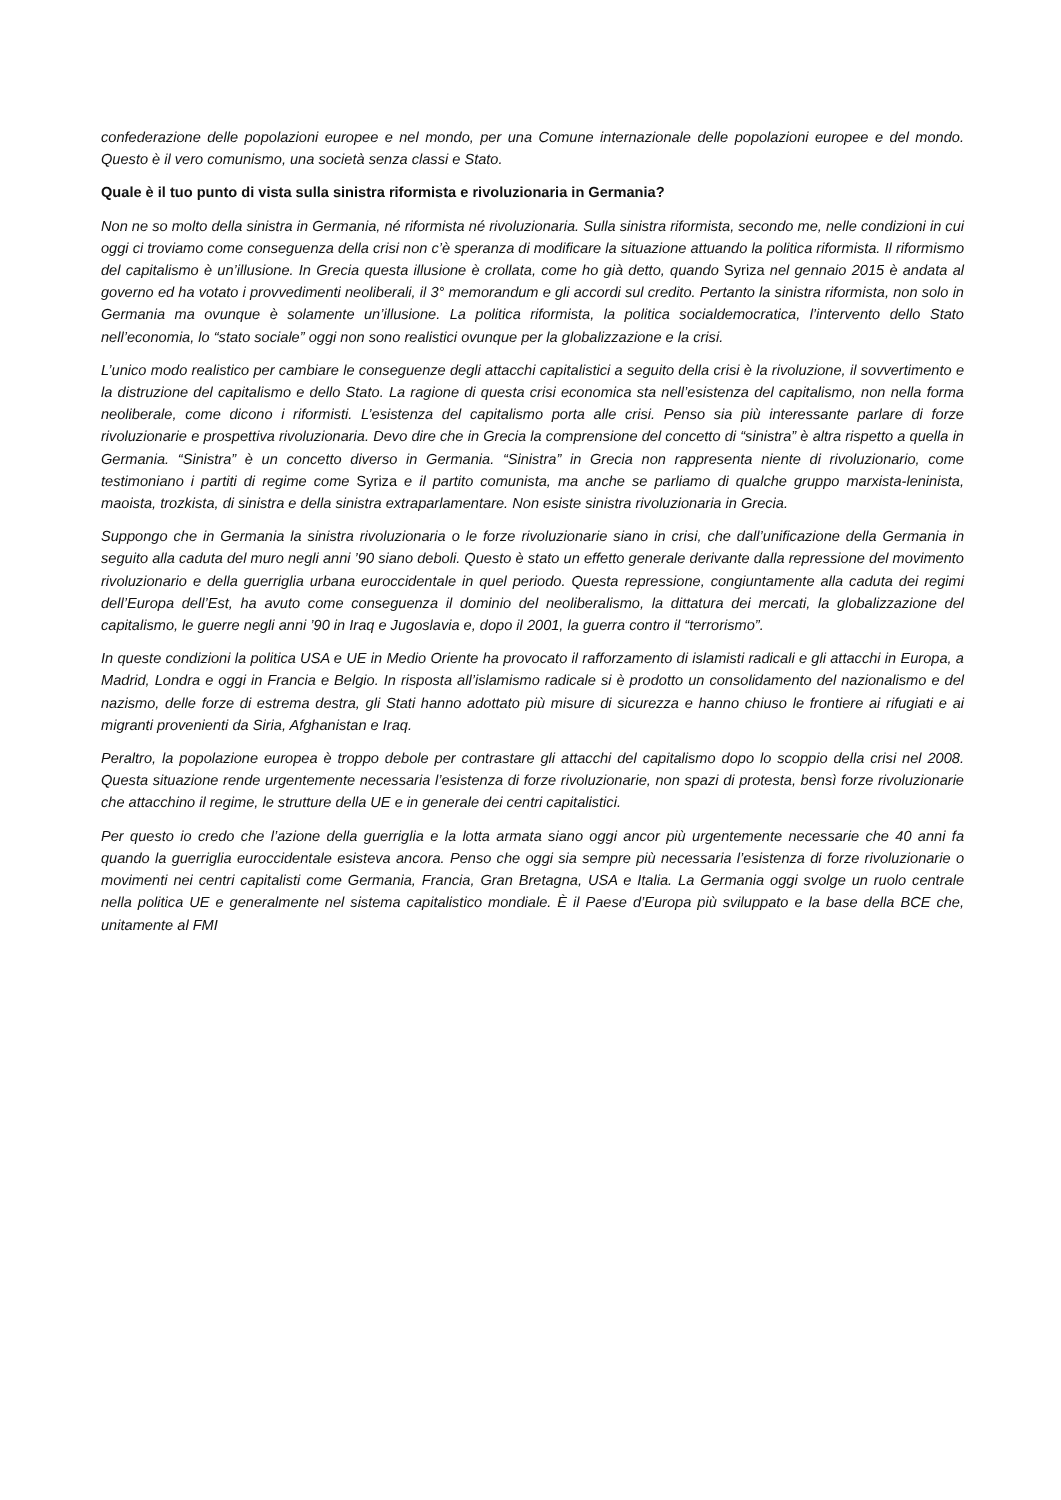confederazione delle popolazioni europee e nel mondo, per una Comune internazionale delle popolazioni europee e del mondo. Questo è il vero comunismo, una società senza classi e Stato.
Quale è il tuo punto di vista sulla sinistra riformista e rivoluzionaria in Germania?
Non ne so molto della sinistra in Germania, né riformista né rivoluzionaria. Sulla sinistra riformista, secondo me, nelle condizioni in cui oggi ci troviamo come conseguenza della crisi non c’è speranza di modificare la situazione attuando la politica riformista. Il riformismo del capitalismo è un’illusione. In Grecia questa illusione è crollata, come ho già detto, quando Syriza nel gennaio 2015 è andata al governo ed ha votato i provvedimenti neoliberali, il 3° memorandum e gli accordi sul credito. Pertanto la sinistra riformista, non solo in Germania ma ovunque è solamente un’illusione. La politica riformista, la politica socialdemocratica, l’intervento dello Stato nell’economia, lo “stato sociale” oggi non sono realistici ovunque per la globalizzazione e la crisi.
L’unico modo realistico per cambiare le conseguenze degli attacchi capitalistici a seguito della crisi è la rivoluzione, il sovvertimento e la distruzione del capitalismo e dello Stato. La ragione di questa crisi economica sta nell’esistenza del capitalismo, non nella forma neoliberale, come dicono i riformisti. L’esistenza del capitalismo porta alle crisi. Penso sia più interessante parlare di forze rivoluzionarie e prospettiva rivoluzionaria. Devo dire che in Grecia la comprensione del concetto di “sinistra” è altra rispetto a quella in Germania. “Sinistra” è un concetto diverso in Germania. “Sinistra” in Grecia non rappresenta niente di rivoluzionario, come testimoniano i partiti di regime come Syriza e il partito comunista, ma anche se parliamo di qualche gruppo marxista-leninista, maoista, trozkista, di sinistra e della sinistra extraparlamentare. Non esiste sinistra rivoluzionaria in Grecia.
Suppongo che in Germania la sinistra rivoluzionaria o le forze rivoluzionarie siano in crisi, che dall’unificazione della Germania in seguito alla caduta del muro negli anni ’90 siano deboli. Questo è stato un effetto generale derivante dalla repressione del movimento rivoluzionario e della guerriglia urbana euroccidentale in quel periodo. Questa repressione, congiuntamente alla caduta dei regimi dell’Europa dell’Est, ha avuto come conseguenza il dominio del neoliberalismo, la dittatura dei mercati, la globalizzazione del capitalismo, le guerre negli anni ’90 in Iraq e Jugoslavia e, dopo il 2001, la guerra contro il “terrorismo”.
In queste condizioni la politica USA e UE in Medio Oriente ha provocato il rafforzamento di islamisti radicali e gli attacchi in Europa, a Madrid, Londra e oggi in Francia e Belgio. In risposta all’islamismo radicale si è prodotto un consolidamento del nazionalismo e del nazismo, delle forze di estrema destra, gli Stati hanno adottato più misure di sicurezza e hanno chiuso le frontiere ai rifugiati e ai migranti provenienti da Siria, Afghanistan e Iraq.
Peraltro, la popolazione europea è troppo debole per contrastare gli attacchi del capitalismo dopo lo scoppio della crisi nel 2008. Questa situazione rende urgentemente necessaria l’esistenza di forze rivoluzionarie, non spazi di protesta, bensì forze rivoluzionarie che attacchino il regime, le strutture della UE e in generale dei centri capitalistici.
Per questo io credo che l’azione della guerriglia e la lotta armata siano oggi ancor più urgentemente necessarie che 40 anni fa quando la guerriglia euroccidentale esisteva ancora. Penso che oggi sia sempre più necessaria l’esistenza di forze rivoluzionarie o movimenti nei centri capitalisti come Germania, Francia, Gran Bretagna, USA e Italia. La Germania oggi svolge un ruolo centrale nella politica UE e generalmente nel sistema capitalistico mondiale. È il Paese d’Europa più sviluppato e la base della BCE che, unitamente al FMI